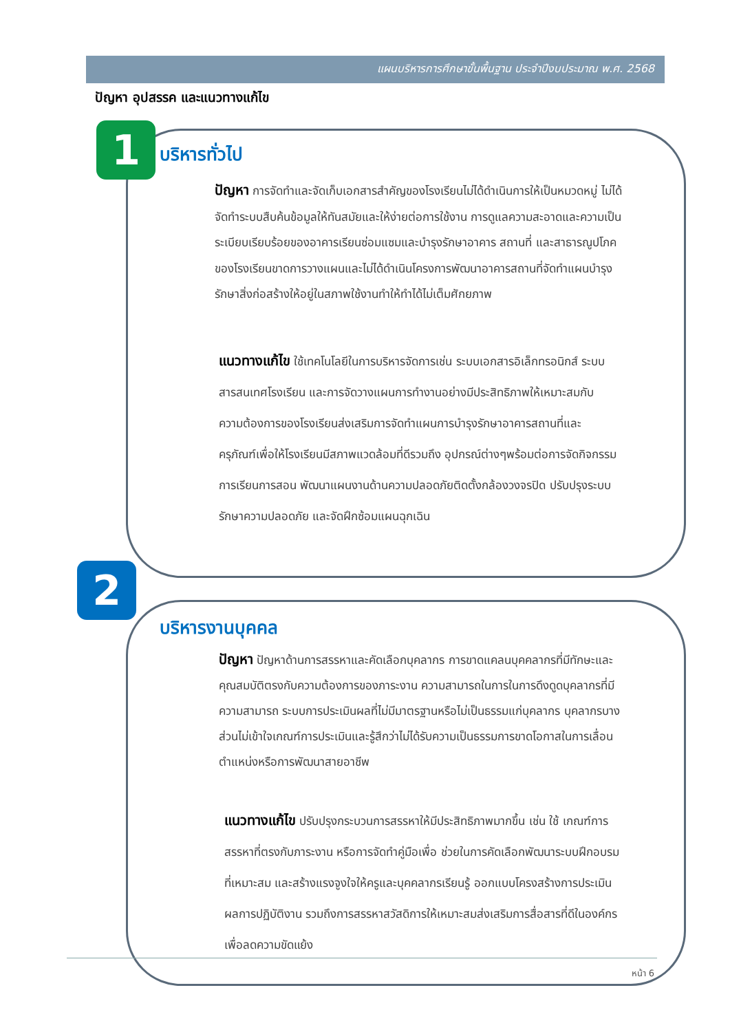แผนบริหารการศึกษาขั้นพื้นฐาน ประจำปีงบประมาณ พ.ศ. 2568
ปัญหา อุปสรรค และแนวทางแก้ไข
1 บริหารทั่วไป
ปัญหา การจัดทำและจัดเก็บเอกสารสำคัญของโรงเรียนไม่ได้ดำเนินการให้เป็นหมวดหมู่ ไม่ได้จัดทำระบบสืบค้นข้อมูลให้ทันสมัยและให้ง่ายต่อการใช้งาน การดูแลความสะอาดและความเป็นระเบียบเรียบร้อยของอาคารเรียนซ่อมแซมและบำรุงรักษาอาคาร สถานที่ และสาธารณูปโภคของโรงเรียนขาดการวางแผนและไม่ได้ดำเนินโครงการพัฒนาอาคารสถานที่จัดทำแผนบำรุงรักษาสิ่งก่อสร้างให้อยู่ในสภาพใช้งานทำให้ทำได้ไม่เต็มศักยภาพ
แนวทางแก้ไข ใช้เทคโนโลยีในการบริหารจัดการเช่น ระบบเอกสารอิเล็กทรอนิกส์ ระบบสารสนเทศโรงเรียน และการจัดวางแผนการทำงานอย่างมีประสิทธิภาพให้เหมาะสมกับความต้องการของโรงเรียนส่งเสริมการจัดทำแผนการบำรุงรักษาอาคารสถานที่และครุภัณฑ์เพื่อให้โรงเรียนมีสภาพแวดล้อมที่ดีรวมถึง อุปกรณ์ต่างๆพร้อมต่อการจัดกิจกรรมการเรียนการสอน พัฒนาแผนงานด้านความปลอดภัยติดตั้งกล้องวงจรปิด ปรับปรุงระบบรักษาความปลอดภัย และจัดฝึกซ้อมแผนฉุกเฉิน
2
บริหารงานบุคคล
ปัญหา ปัญหาด้านการสรรหาและคัดเลือกบุคลากร การขาดแคลนบุคคลากรที่มีทักษะและคุณสมบัติตรงกับความต้องการของภาระงาน ความสามารถในการในการดึงดูดบุคลากรที่มีความสามารถ ระบบการประเมินผลที่ไม่มีมาตรฐานหรือไม่เป็นธรรมแก่บุคลากร บุคลากรบางส่วนไม่เข้าใจเกณฑ์การประเมินและรู้สึกว่าไม่ได้รับความเป็นธรรมการขาดโอกาสในการเลื่อนตำแหน่งหรือการพัฒนาสายอาชีพ
แนวทางแก้ไข ปรับปรุงกระบวนการสรรหาให้มีประสิทธิภาพมากขึ้น เช่น ใช้ เกณฑ์การสรรหาที่ตรงกับภาระงาน หรือการจัดทำคู่มือเพื่อ ช่วยในการคัดเลือกพัฒนาระบบฝึกอบรมที่เหมาะสม และสร้างแรงจูงใจให้ครูและบุคคลากรเรียนรู้ ออกแบบโครงสร้างการประเมินผลการปฏิบัติงาน รวมถึงการสรรหาสวัสดิการให้เหมาะสมส่งเสริมการสื่อสารที่ดีในองค์กรเพื่อลดความขัดแย้ง
หน้า 6